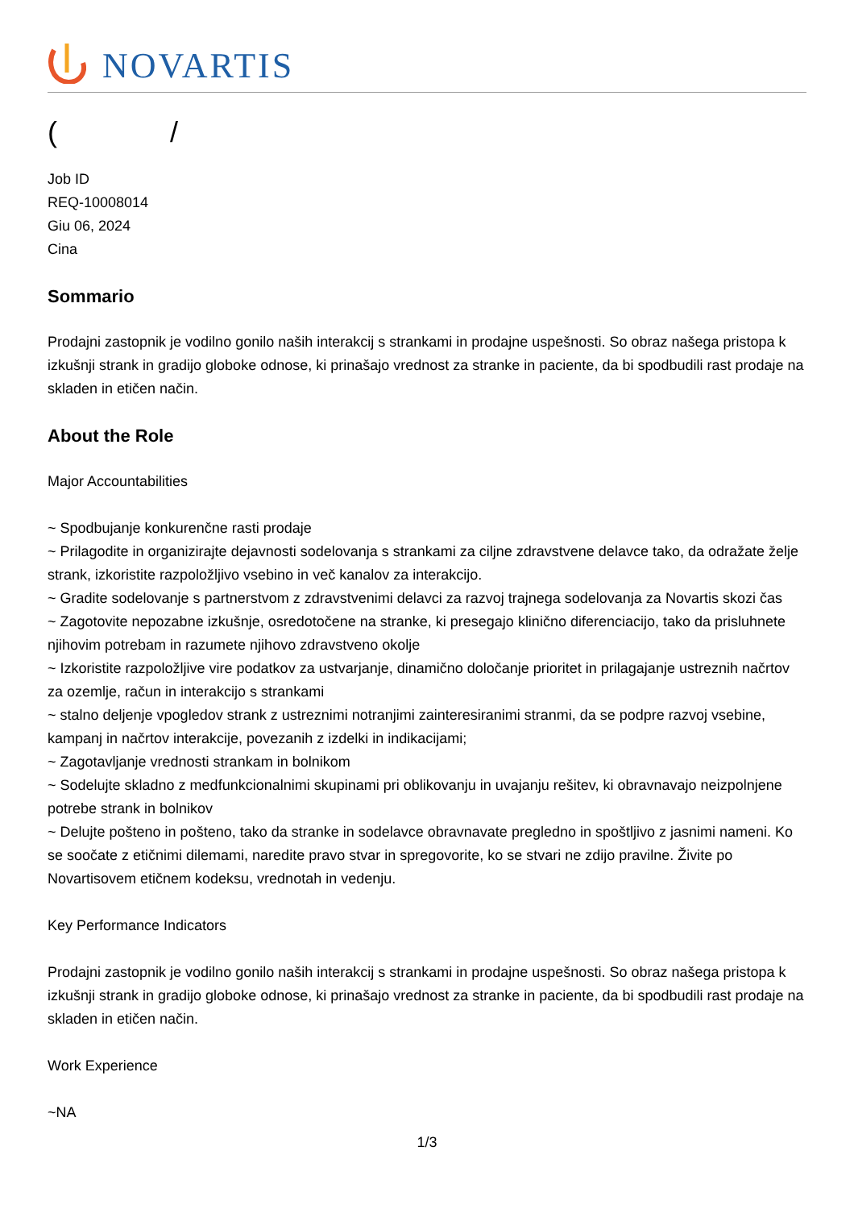NOVARTIS
( /
Job ID
REQ-10008014
Giu 06, 2024
Cina
Sommario
Prodajni zastopnik je vodilno gonilo naših interakcij s strankami in prodajne uspešnosti. So obraz našega pristopa k izkušnji strank in gradijo globoke odnose, ki prinašajo vrednost za stranke in paciente, da bi spodbudili rast prodaje na skladen in etičen način.
About the Role
Major Accountabilities
~ Spodbujanje konkurenčne rasti prodaje
~ Prilagodite in organizirajte dejavnosti sodelovanja s strankami za ciljne zdravstvene delavce tako, da odražate želje strank, izkoristite razpoložljivo vsebino in več kanalov za interakcijo.
~ Gradite sodelovanje s partnerstvom z zdravstvenimi delavci za razvoj trajnega sodelovanja za Novartis skozi čas
~ Zagotovite nepozabne izkušnje, osredotočene na stranke, ki presegajo klinično diferenciacijo, tako da prisluhnete njihovim potrebam in razumete njihovo zdravstveno okolje
~ Izkoristite razpoložljive vire podatkov za ustvarjanje, dinamično določanje prioritet in prilagajanje ustreznih načrtov za ozemlje, račun in interakcijo s strankami
~ stalno deljenje vpogledov strank z ustreznimi notranjimi zainteresiranimi stranmi, da se podpre razvoj vsebine, kampanj in načrtov interakcije, povezanih z izdelki in indikacijami;
~ Zagotavljanje vrednosti strankam in bolnikom
~ Sodelujte skladno z medfunkcionalnimi skupinami pri oblikovanju in uvajanju rešitev, ki obravnavajo neizpolnjene potrebe strank in bolnikov
~ Delujte pošteno in pošteno, tako da stranke in sodelavce obravnavate pregledno in spoštljivo z jasnimi nameni. Ko se soočate z etičnimi dilemami, naredite pravo stvar in spregovorite, ko se stvari ne zdijo pravilne. Živite po Novartisovem etičnem kodeksu, vrednotah in vedenju.
Key Performance Indicators
Prodajni zastopnik je vodilno gonilo naših interakcij s strankami in prodajne uspešnosti. So obraz našega pristopa k izkušnji strank in gradijo globoke odnose, ki prinašajo vrednost za stranke in paciente, da bi spodbudili rast prodaje na skladen in etičen način.
Work Experience
~NA
1/3